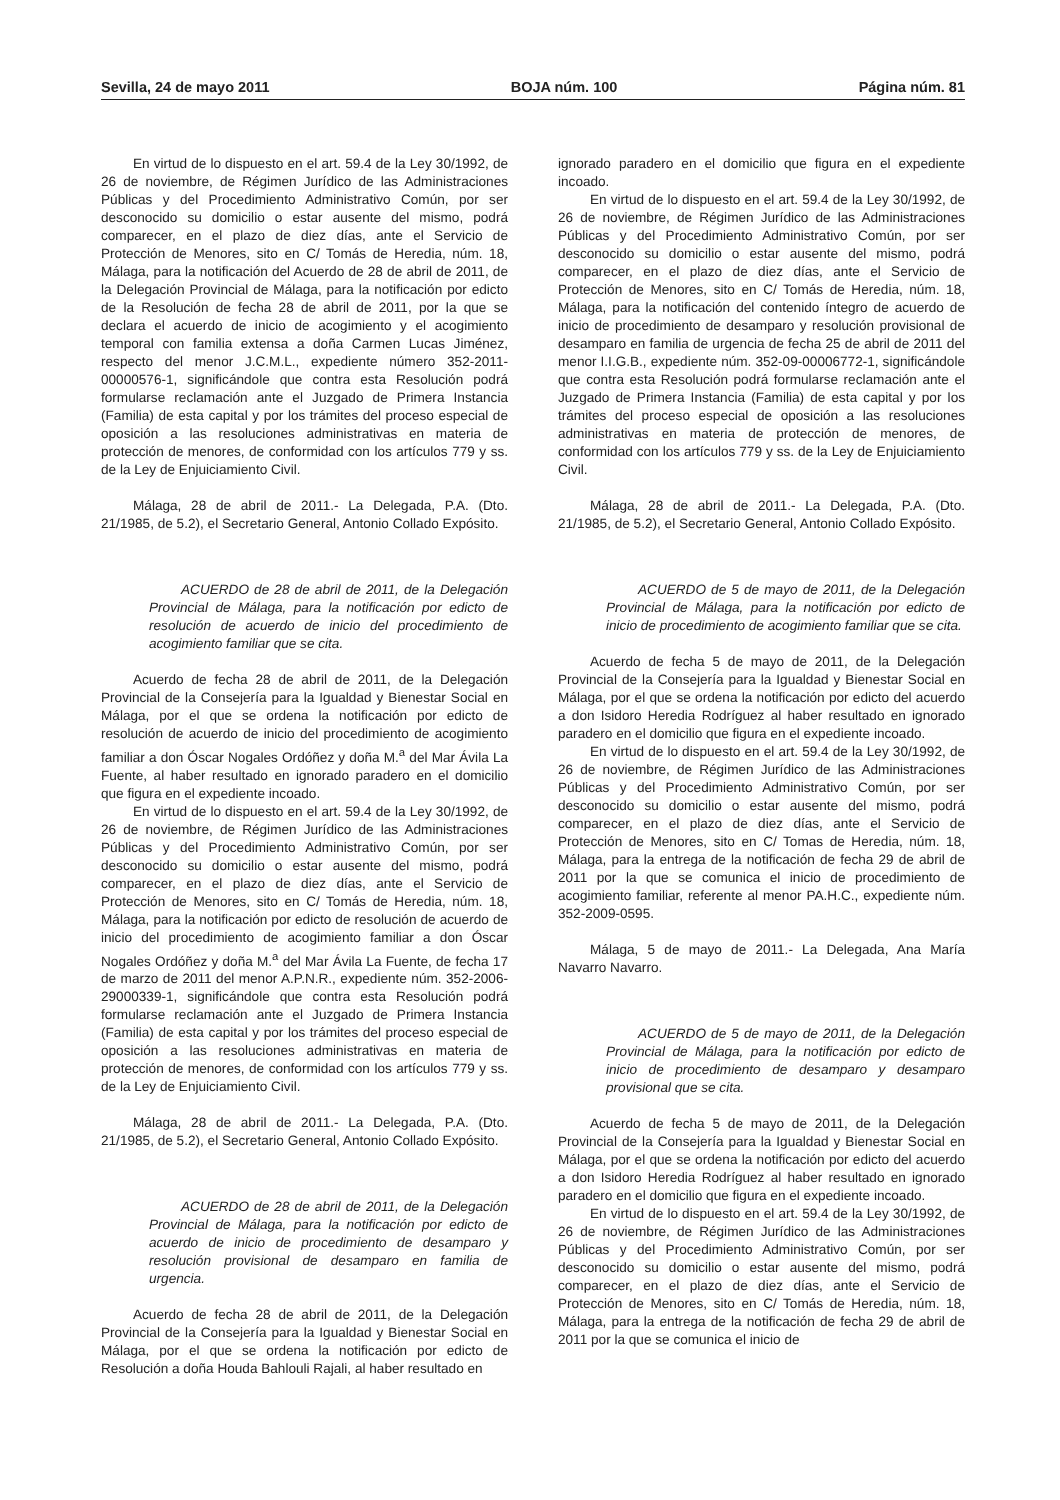Sevilla, 24 de mayo 2011 BOJA núm. 100 Página núm. 81
En virtud de lo dispuesto en el art. 59.4 de la Ley 30/1992, de 26 de noviembre, de Régimen Jurídico de las Administraciones Públicas y del Procedimiento Administrativo Común, por ser desconocido su domicilio o estar ausente del mismo, podrá comparecer, en el plazo de diez días, ante el Servicio de Protección de Menores, sito en C/ Tomás de Heredia, núm. 18, Málaga, para la notificación del Acuerdo de 28 de abril de 2011, de la Delegación Provincial de Málaga, para la notificación por edicto de la Resolución de fecha 28 de abril de 2011, por la que se declara el acuerdo de inicio de acogimiento y el acogimiento temporal con familia extensa a doña Carmen Lucas Jiménez, respecto del menor J.C.M.L., expediente número 352-2011-00000576-1, significándole que contra esta Resolución podrá formularse reclamación ante el Juzgado de Primera Instancia (Familia) de esta capital y por los trámites del proceso especial de oposición a las resoluciones administrativas en materia de protección de menores, de conformidad con los artículos 779 y ss. de la Ley de Enjuiciamiento Civil.
Málaga, 28 de abril de 2011.- La Delegada, P.A. (Dto. 21/1985, de 5.2), el Secretario General, Antonio Collado Expósito.
ACUERDO de 28 de abril de 2011, de la Delegación Provincial de Málaga, para la notificación por edicto de resolución de acuerdo de inicio del procedimiento de acogimiento familiar que se cita.
Acuerdo de fecha 28 de abril de 2011, de la Delegación Provincial de la Consejería para la Igualdad y Bienestar Social en Málaga, por el que se ordena la notificación por edicto de resolución de acuerdo de inicio del procedimiento de acogimiento familiar a don Óscar Nogales Ordóñez y doña M.<sup>a</sup> del Mar Ávila La Fuente, al haber resultado en ignorado paradero en el domicilio que figura en el expediente incoado.
En virtud de lo dispuesto en el art. 59.4 de la Ley 30/1992, de 26 de noviembre, de Régimen Jurídico de las Administraciones Públicas y del Procedimiento Administrativo Común, por ser desconocido su domicilio o estar ausente del mismo, podrá comparecer, en el plazo de diez días, ante el Servicio de Protección de Menores, sito en C/ Tomás de Heredia, núm. 18, Málaga, para la notificación por edicto de resolución de acuerdo de inicio del procedimiento de acogimiento familiar a don Óscar Nogales Ordóñez y doña M.<sup>a</sup> del Mar Ávila La Fuente, de fecha 17 de marzo de 2011 del menor A.P.N.R., expediente núm. 352-2006-29000339-1, significándole que contra esta Resolución podrá formularse reclamación ante el Juzgado de Primera Instancia (Familia) de esta capital y por los trámites del proceso especial de oposición a las resoluciones administrativas en materia de protección de menores, de conformidad con los artículos 779 y ss. de la Ley de Enjuiciamiento Civil.
Málaga, 28 de abril de 2011.- La Delegada, P.A. (Dto. 21/1985, de 5.2), el Secretario General, Antonio Collado Expósito.
ACUERDO de 28 de abril de 2011, de la Delegación Provincial de Málaga, para la notificación por edicto de acuerdo de inicio de procedimiento de desamparo y resolución provisional de desamparo en familia de urgencia.
Acuerdo de fecha 28 de abril de 2011, de la Delegación Provincial de la Consejería para la Igualdad y Bienestar Social en Málaga, por el que se ordena la notificación por edicto de Resolución a doña Houda Bahlouli Rajali, al haber resultado en
ignorado paradero en el domicilio que figura en el expediente incoado.
En virtud de lo dispuesto en el art. 59.4 de la Ley 30/1992, de 26 de noviembre, de Régimen Jurídico de las Administraciones Públicas y del Procedimiento Administrativo Común, por ser desconocido su domicilio o estar ausente del mismo, podrá comparecer, en el plazo de diez días, ante el Servicio de Protección de Menores, sito en C/ Tomás de Heredia, núm. 18, Málaga, para la notificación del contenido íntegro de acuerdo de inicio de procedimiento de desamparo y resolución provisional de desamparo en familia de urgencia de fecha 25 de abril de 2011 del menor I.I.G.B., expediente núm. 352-09-00006772-1, significándole que contra esta Resolución podrá formularse reclamación ante el Juzgado de Primera Instancia (Familia) de esta capital y por los trámites del proceso especial de oposición a las resoluciones administrativas en materia de protección de menores, de conformidad con los artículos 779 y ss. de la Ley de Enjuiciamiento Civil.
Málaga, 28 de abril de 2011.- La Delegada, P.A. (Dto. 21/1985, de 5.2), el Secretario General, Antonio Collado Expósito.
ACUERDO de 5 de mayo de 2011, de la Delegación Provincial de Málaga, para la notificación por edicto de inicio de procedimiento de acogimiento familiar que se cita.
Acuerdo de fecha 5 de mayo de 2011, de la Delegación Provincial de la Consejería para la Igualdad y Bienestar Social en Málaga, por el que se ordena la notificación por edicto del acuerdo a don Isidoro Heredia Rodríguez al haber resultado en ignorado paradero en el domicilio que figura en el expediente incoado.
En virtud de lo dispuesto en el art. 59.4 de la Ley 30/1992, de 26 de noviembre, de Régimen Jurídico de las Administraciones Públicas y del Procedimiento Administrativo Común, por ser desconocido su domicilio o estar ausente del mismo, podrá comparecer, en el plazo de diez días, ante el Servicio de Protección de Menores, sito en C/ Tomas de Heredia, núm. 18, Málaga, para la entrega de la notificación de fecha 29 de abril de 2011 por la que se comunica el inicio de procedimiento de acogimiento familiar, referente al menor PA.H.C., expediente núm. 352-2009-0595.
Málaga, 5 de mayo de 2011.- La Delegada, Ana María Navarro Navarro.
ACUERDO de 5 de mayo de 2011, de la Delegación Provincial de Málaga, para la notificación por edicto de inicio de procedimiento de desamparo y desamparo provisional que se cita.
Acuerdo de fecha 5 de mayo de 2011, de la Delegación Provincial de la Consejería para la Igualdad y Bienestar Social en Málaga, por el que se ordena la notificación por edicto del acuerdo a don Isidoro Heredia Rodríguez al haber resultado en ignorado paradero en el domicilio que figura en el expediente incoado.
En virtud de lo dispuesto en el art. 59.4 de la Ley 30/1992, de 26 de noviembre, de Régimen Jurídico de las Administraciones Públicas y del Procedimiento Administrativo Común, por ser desconocido su domicilio o estar ausente del mismo, podrá comparecer, en el plazo de diez días, ante el Servicio de Protección de Menores, sito en C/ Tomás de Heredia, núm. 18, Málaga, para la entrega de la notificación de fecha 29 de abril de 2011 por la que se comunica el inicio de